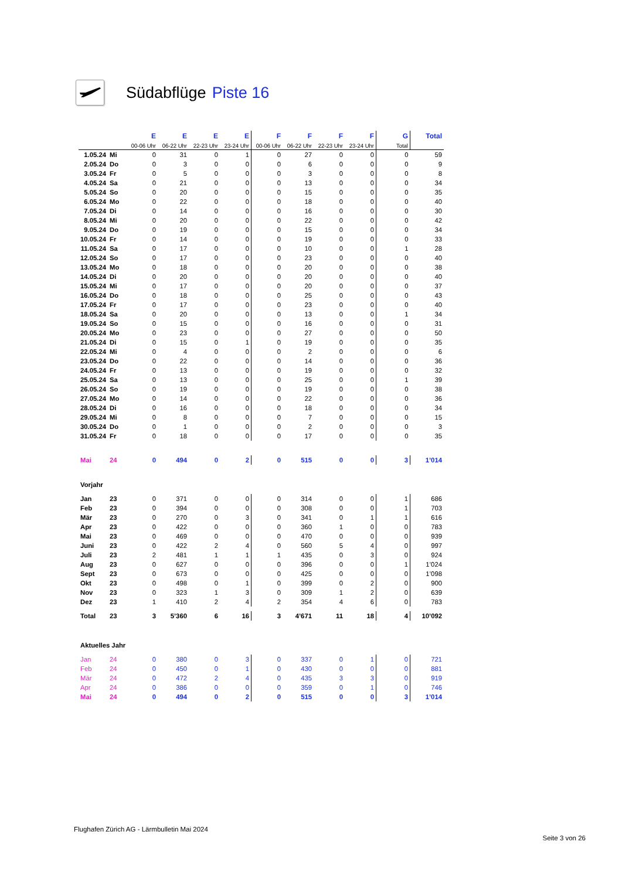Südabflüge Piste 16
| | | E | E | E | E | F | F | F | F | G | Total |
| --- | --- | --- | --- | --- | --- | --- | --- | --- | --- | --- | --- |
| | | 00-06 Uhr | 06-22 Uhr | 22-23 Uhr | 23-24 Uhr | 00-06 Uhr | 06-22 Uhr | 22-23 Uhr | 23-24 Uhr | Total | |
| 1.05.24 | Mi | 0 | 31 | 0 | 1 | 0 | 27 | 0 | 0 | 0 | 59 |
| 2.05.24 | Do | 0 | 3 | 0 | 0 | 0 | 6 | 0 | 0 | 0 | 9 |
| 3.05.24 | Fr | 0 | 5 | 0 | 0 | 0 | 3 | 0 | 0 | 0 | 8 |
| 4.05.24 | Sa | 0 | 21 | 0 | 0 | 0 | 13 | 0 | 0 | 0 | 34 |
| 5.05.24 | So | 0 | 20 | 0 | 0 | 0 | 15 | 0 | 0 | 0 | 35 |
| 6.05.24 | Mo | 0 | 22 | 0 | 0 | 0 | 18 | 0 | 0 | 0 | 40 |
| 7.05.24 | Di | 0 | 14 | 0 | 0 | 0 | 16 | 0 | 0 | 0 | 30 |
| 8.05.24 | Mi | 0 | 20 | 0 | 0 | 0 | 22 | 0 | 0 | 0 | 42 |
| 9.05.24 | Do | 0 | 19 | 0 | 0 | 0 | 15 | 0 | 0 | 0 | 34 |
| 10.05.24 | Fr | 0 | 14 | 0 | 0 | 0 | 19 | 0 | 0 | 0 | 33 |
| 11.05.24 | Sa | 0 | 17 | 0 | 0 | 0 | 10 | 0 | 0 | 1 | 28 |
| 12.05.24 | So | 0 | 17 | 0 | 0 | 0 | 23 | 0 | 0 | 0 | 40 |
| 13.05.24 | Mo | 0 | 18 | 0 | 0 | 0 | 20 | 0 | 0 | 0 | 38 |
| 14.05.24 | Di | 0 | 20 | 0 | 0 | 0 | 20 | 0 | 0 | 0 | 40 |
| 15.05.24 | Mi | 0 | 17 | 0 | 0 | 0 | 20 | 0 | 0 | 0 | 37 |
| 16.05.24 | Do | 0 | 18 | 0 | 0 | 0 | 25 | 0 | 0 | 0 | 43 |
| 17.05.24 | Fr | 0 | 17 | 0 | 0 | 0 | 23 | 0 | 0 | 0 | 40 |
| 18.05.24 | Sa | 0 | 20 | 0 | 0 | 0 | 13 | 0 | 0 | 1 | 34 |
| 19.05.24 | So | 0 | 15 | 0 | 0 | 0 | 16 | 0 | 0 | 0 | 31 |
| 20.05.24 | Mo | 0 | 23 | 0 | 0 | 0 | 27 | 0 | 0 | 0 | 50 |
| 21.05.24 | Di | 0 | 15 | 0 | 1 | 0 | 19 | 0 | 0 | 0 | 35 |
| 22.05.24 | Mi | 0 | 4 | 0 | 0 | 0 | 2 | 0 | 0 | 0 | 6 |
| 23.05.24 | Do | 0 | 22 | 0 | 0 | 0 | 14 | 0 | 0 | 0 | 36 |
| 24.05.24 | Fr | 0 | 13 | 0 | 0 | 0 | 19 | 0 | 0 | 0 | 32 |
| 25.05.24 | Sa | 0 | 13 | 0 | 0 | 0 | 25 | 0 | 0 | 1 | 39 |
| 26.05.24 | So | 0 | 19 | 0 | 0 | 0 | 19 | 0 | 0 | 0 | 38 |
| 27.05.24 | Mo | 0 | 14 | 0 | 0 | 0 | 22 | 0 | 0 | 0 | 36 |
| 28.05.24 | Di | 0 | 16 | 0 | 0 | 0 | 18 | 0 | 0 | 0 | 34 |
| 29.05.24 | Mi | 0 | 8 | 0 | 0 | 0 | 7 | 0 | 0 | 0 | 15 |
| 30.05.24 | Do | 0 | 1 | 0 | 0 | 0 | 2 | 0 | 0 | 0 | 3 |
| 31.05.24 | Fr | 0 | 18 | 0 | 0 | 0 | 17 | 0 | 0 | 0 | 35 |
| Mai | 24 | 0 | 494 | 0 | 2 | 0 | 515 | 0 | 0 | 3 | 1’014 |
| Vorjahr | | | | | | | | | | | |
| Jan | 23 | 0 | 371 | 0 | 0 | 0 | 314 | 0 | 0 | 1 | 686 |
| Feb | 23 | 0 | 394 | 0 | 0 | 0 | 308 | 0 | 0 | 1 | 703 |
| Mär | 23 | 0 | 270 | 0 | 3 | 0 | 341 | 0 | 1 | 1 | 616 |
| Apr | 23 | 0 | 422 | 0 | 0 | 0 | 360 | 1 | 0 | 0 | 783 |
| Mai | 23 | 0 | 469 | 0 | 0 | 0 | 470 | 0 | 0 | 0 | 939 |
| Juni | 23 | 0 | 422 | 2 | 4 | 0 | 560 | 5 | 4 | 0 | 997 |
| Juli | 23 | 2 | 481 | 1 | 1 | 1 | 435 | 0 | 3 | 0 | 924 |
| Aug | 23 | 0 | 627 | 0 | 0 | 0 | 396 | 0 | 0 | 1 | 1’024 |
| Sept | 23 | 0 | 673 | 0 | 0 | 0 | 425 | 0 | 0 | 0 | 1’098 |
| Okt | 23 | 0 | 498 | 0 | 1 | 0 | 399 | 0 | 2 | 0 | 900 |
| Nov | 23 | 0 | 323 | 1 | 3 | 0 | 309 | 1 | 2 | 0 | 639 |
| Dez | 23 | 1 | 410 | 2 | 4 | 2 | 354 | 4 | 6 | 0 | 783 |
| Total | 23 | 3 | 5’360 | 6 | 16 | 3 | 4’671 | 11 | 18 | 4 | 10’092 |
| Aktuelles Jahr | | | | | | | | | | | |
| Jan | 24 | 0 | 380 | 0 | 3 | 0 | 337 | 0 | 1 | 0 | 721 |
| Feb | 24 | 0 | 450 | 0 | 1 | 0 | 430 | 0 | 0 | 0 | 881 |
| Mär | 24 | 0 | 472 | 2 | 4 | 0 | 435 | 3 | 3 | 0 | 919 |
| Apr | 24 | 0 | 386 | 0 | 0 | 0 | 359 | 0 | 1 | 0 | 746 |
| Mai | 24 | 0 | 494 | 0 | 2 | 0 | 515 | 0 | 0 | 3 | 1’014 |
Flughafen Zürich AG - Lärmbulletin Mai 2024
Seite 3 von 26